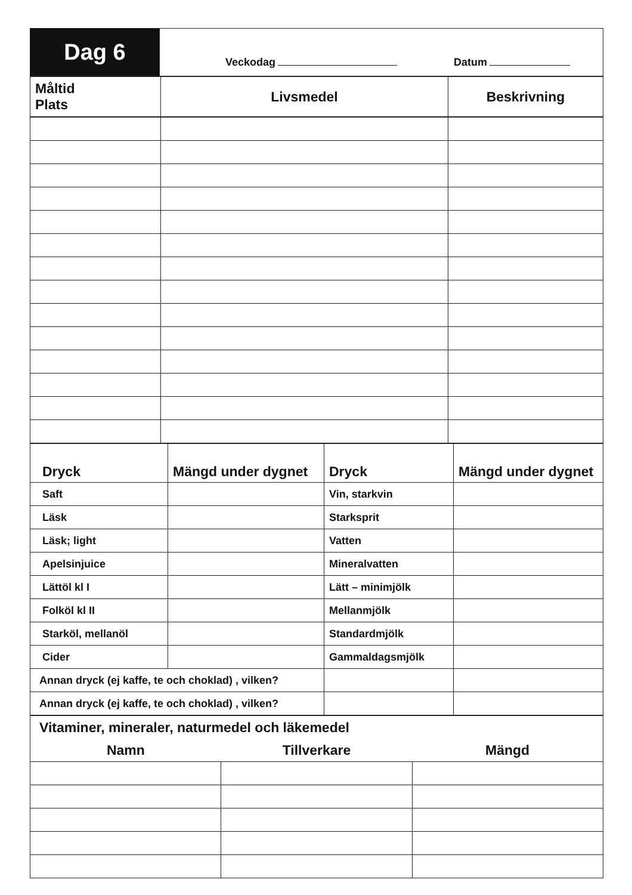| Dag 6 | Veckodag Datum |
| Måltid Plats | Livsmedel | Beskrivning |
| Dryck | Mängd under dygnet | Dryck | Mängd under dygnet |
| --- | --- | --- | --- |
| Saft | | Vin, starkvin | |
| Läsk | | Starksprit | |
| Läsk; light | | Vatten | |
| Apelsinjuice | | Mineralvatten | |
| Lättöl kl I | | Lätt – minimjölk | |
| Folköl kl II | | Mellanmjölk | |
| Starköl, mellanöl | | Standardmjölk | |
| Cider | | Gammaldagsmjölk | |
| Annan dryck (ej kaffe, te och choklad) , vilken? | | | |
| Annan dryck (ej kaffe, te och choklad) , vilken? | | | |
| Vitaminer, mineraler, naturmedel och läkemedel | | |
| Namn | Tillverkare | Mängd |